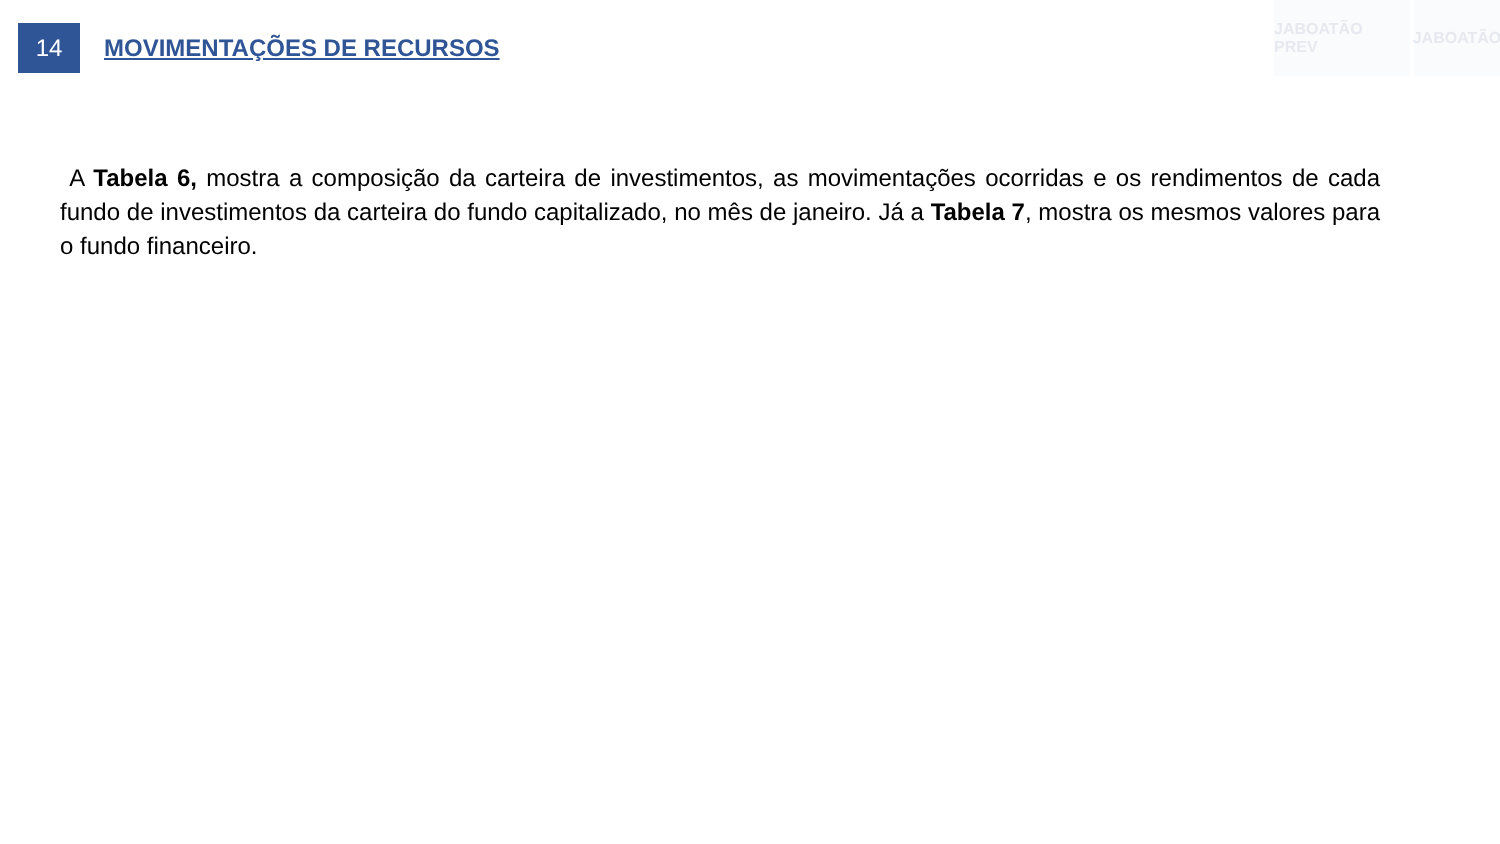JABOATÃO PREV JABOATÃO
14
MOVIMENTAÇÕES DE RECURSOS
A Tabela 6, mostra a composição da carteira de investimentos, as movimentações ocorridas e os rendimentos de cada fundo de investimentos da carteira do fundo capitalizado, no mês de janeiro. Já a Tabela 7, mostra os mesmos valores para o fundo financeiro.